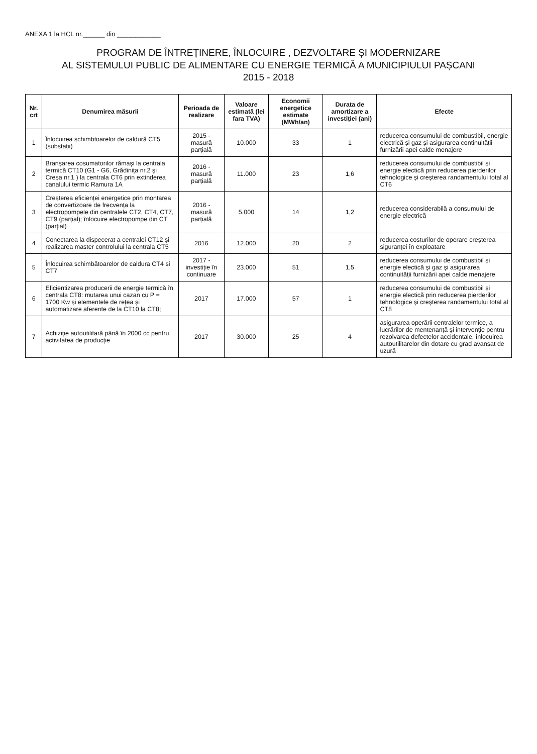ANEXA 1 la HCL nr.______ din ____________
PROGRAM DE ÎNTREȚINERE, ÎNLOCUIRE , DEZVOLTARE ȘI MODERNIZARE
AL SISTEMULUI PUBLIC DE ALIMENTARE CU ENERGIE TERMICĂ A MUNICIPIULUI PAȘCANI
2015 - 2018
| Nr. crt | Denumirea măsurii | Perioada de realizare | Valoare estimată (lei fara TVA) | Economii energetice estimate (MWh/an) | Durata de amortizare a investiției (ani) | Efecte |
| --- | --- | --- | --- | --- | --- | --- |
| 1 | Înlocuirea schimbtoarelor de caldură CT5 (substații) | 2015 - masură parțială | 10.000 | 33 | 1 | reducerea consumului de combustibil, energie electrică și gaz și asigurarea continuității furnizării apei calde menajere |
| 2 | Branșarea cosumatorilor rămași la centrala termică CT10 (G1 - G6, Grădinița nr.2 și Creșa nr.1 ) la centrala CT6 prin extinderea canalului termic Ramura 1A | 2016 - masură parțială | 11.000 | 23 | 1,6 | reducerea consumului de combustibil și energie electică prin reducerea pierderilor tehnologice și creșterea randamentului total al CT6 |
| 3 | Creșterea eficienței energetice prin montarea de convertizoare de frecvența la electropompele din centralele CT2, CT4, CT7, CT9 (parțial); înlocuire electropompe din CT (parțial) | 2016 - masură parțială | 5.000 | 14 | 1,2 | reducerea considerabilă a consumului de energie electrică |
| 4 | Conectarea la dispecerat a centralei CT12 și realizarea master controlului la centrala CT5 | 2016 | 12.000 | 20 | 2 | reducerea costurilor de operare creșterea siguranței în exploatare |
| 5 | Înlocuirea schimbătoarelor de caldura CT4 si CT7 | 2017 - investiție în continuare | 23.000 | 51 | 1,5 | reducerea consumului de combustibil și energie electică și gaz și asigurarea continuității furnizării apei calde menajere |
| 6 | Eficientizarea producerii de energie termică în centrala CT8: mutarea unui cazan cu P = 1700 Kw și elementele de rețea și automatizare aferente de la CT10 la CT8; | 2017 | 17.000 | 57 | 1 | reducerea consumului de combustibil și energie electică prin reducerea pierderilor tehnologice și creșterea randamentului total al CT8 |
| 7 | Achiziție autoutilitară până în 2000 cc pentru activitatea de producție | 2017 | 30.000 | 25 | 4 | asigurarea operării centralelor termice, a lucrărilor de mentenanță și intervenție pentru rezolvarea defectelor accidentale, înlocuirea autoutilitarelor din dotare cu grad avansat de uzură |